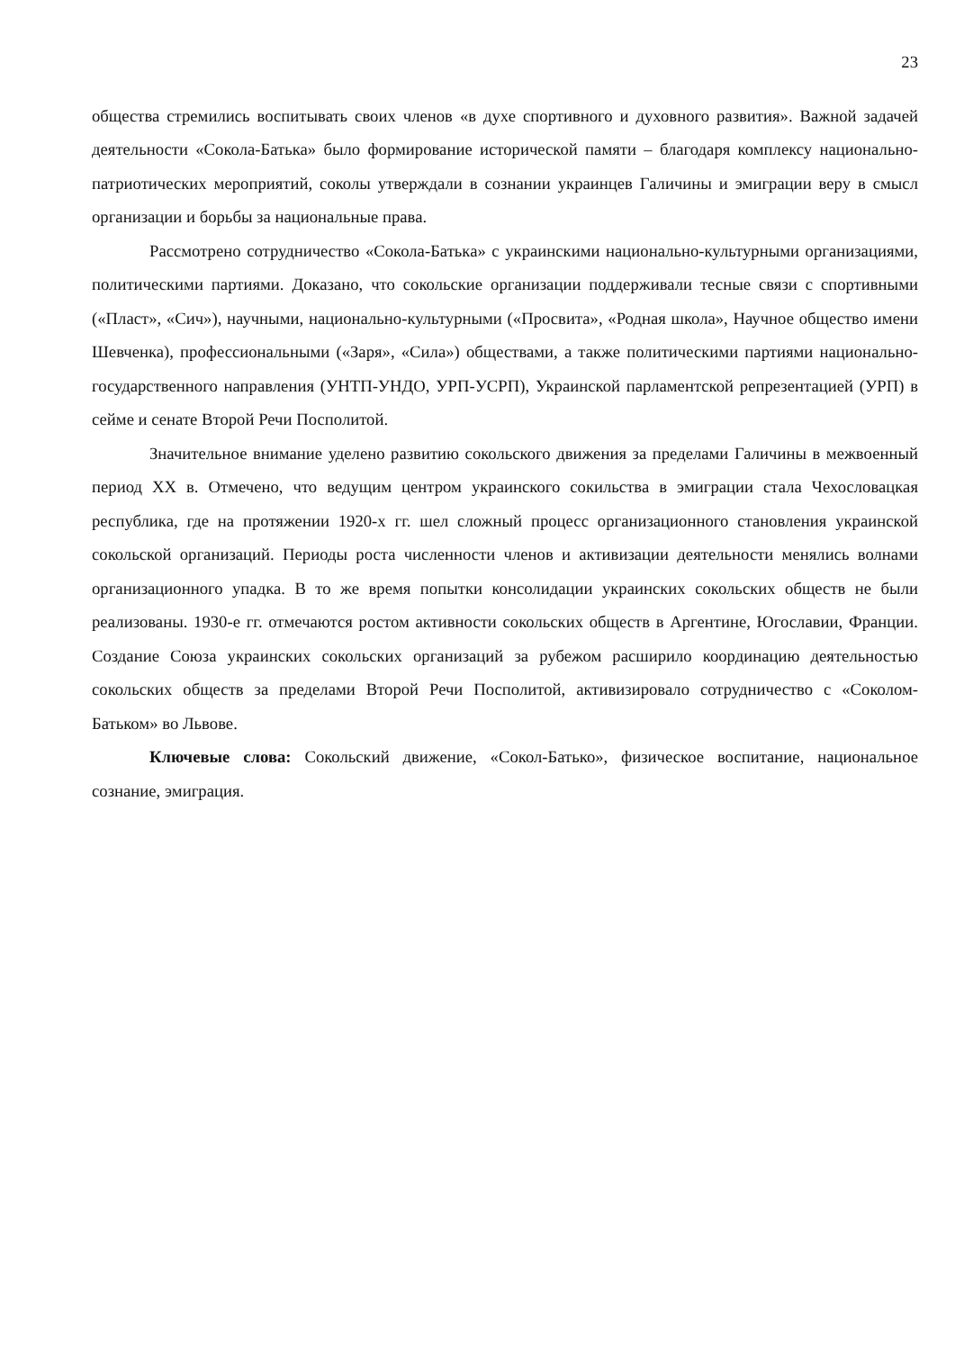23
общества стремились воспитывать своих членов «в духе спортивного и духовного развития». Важной задачей деятельности «Сокола-Батька» было формирование исторической памяти – благодаря комплексу национально-патриотических мероприятий, соколы утверждали в сознании украинцев Галичины и эмиграции веру в смысл организации и борьбы за национальные права.
Рассмотрено сотрудничество «Сокола-Батька» с украинскими национально-культурными организациями, политическими партиями. Доказано, что сокольские организации поддерживали тесные связи с спортивными («Пласт», «Сич»), научными, национально-культурными («Просвита», «Родная школа», Научное общество имени Шевченка), профессиональными («Заря», «Сила») обществами, а также политическими партиями национально-государственного направления (УНТП-УНДО, УРП-УСРП), Украинской парламентской репрезентацией (УРП) в сейме и сенате Второй Речи Посполитой.
Значительное внимание уделено развитию сокольского движения за пределами Галичины в межвоенный период XX в. Отмечено, что ведущим центром украинского сокильства в эмиграции стала Чехословацкая республика, где на протяжении 1920-х гг. шел сложный процесс организационного становления украинской сокольской организаций. Периоды роста численности членов и активизации деятельности менялись волнами организационного упадка. В то же время попытки консолидации украинских сокольских обществ не были реализованы. 1930-е гг. отмечаются ростом активности сокольских обществ в Аргентине, Югославии, Франции. Создание Союза украинских сокольских организаций за рубежом расширило координацию деятельностью сокольских обществ за пределами Второй Речи Посполитой, активизировало сотрудничество с «Соколом-Батьком» во Львове.
Ключевые слова: Сокольский движение, «Сокол-Батько», физическое воспитание, национальное сознание, эмиграция.